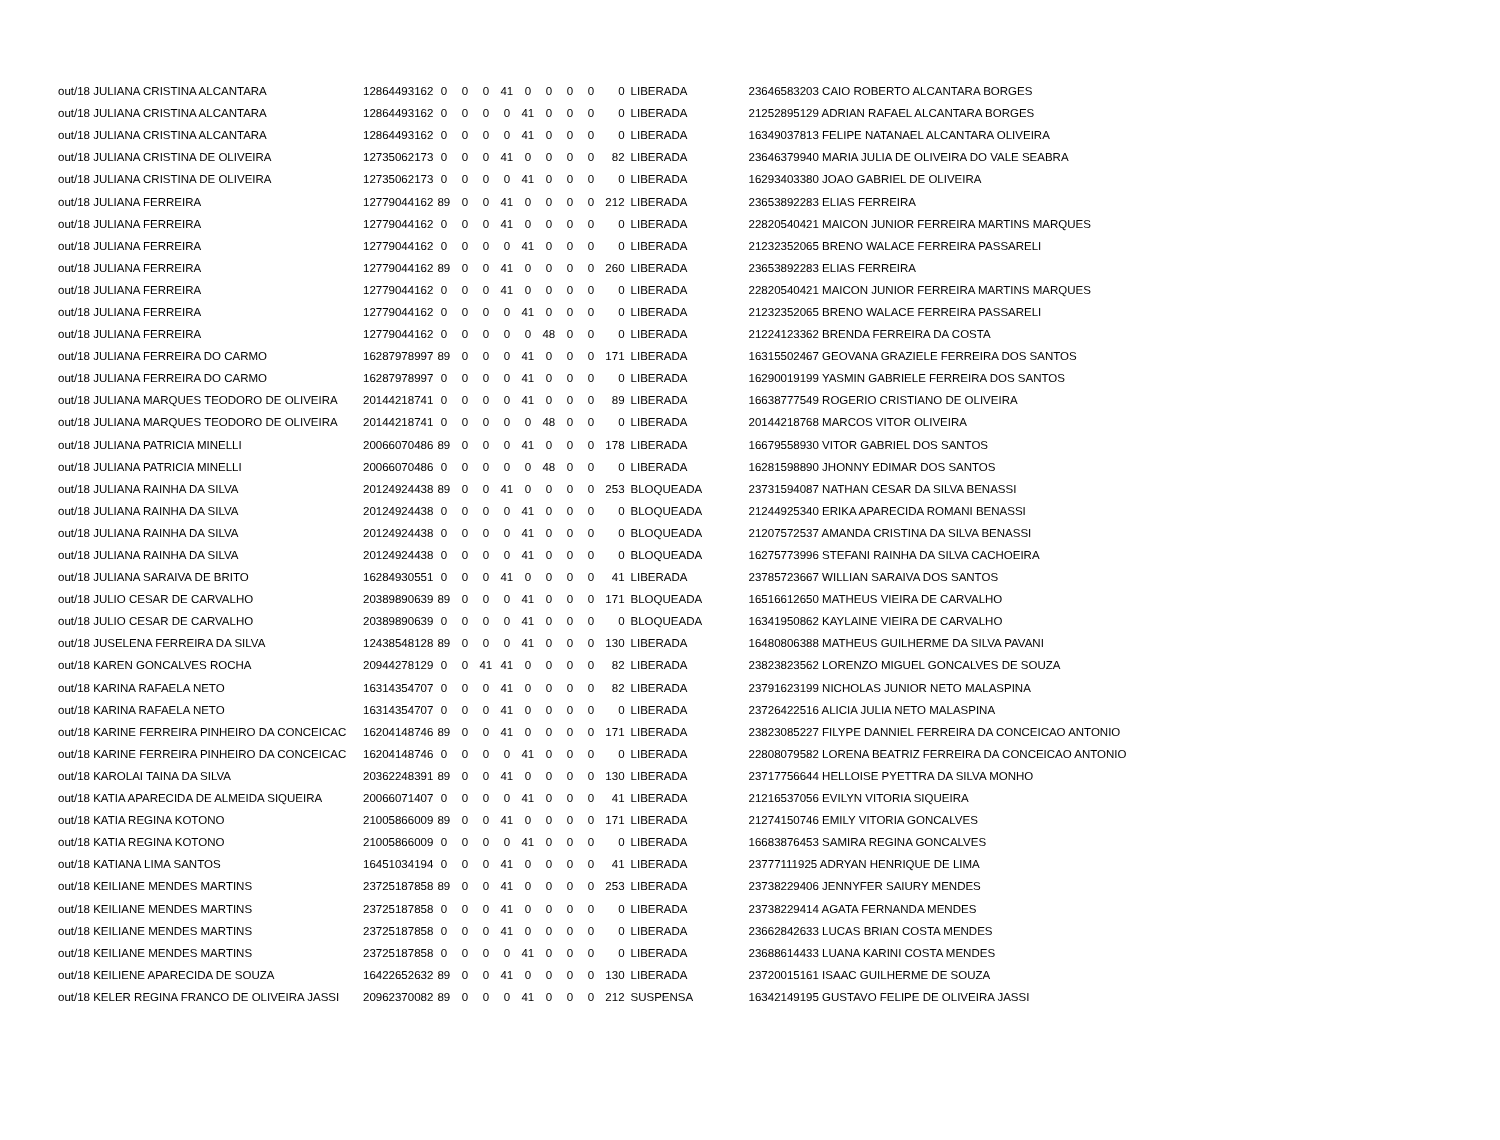| out/18 JULIANA CRISTINA ALCANTARA | 12864493162 | 0 | 0 | 0 | 41 | 0 | 0 | 0 | 0 | 0 | LIBERADA | 23646583203 CAIO ROBERTO ALCANTARA BORGES |
| out/18 JULIANA CRISTINA ALCANTARA | 12864493162 | 0 | 0 | 0 | 0 | 41 | 0 | 0 | 0 | 0 | LIBERADA | 21252895129 ADRIAN RAFAEL ALCANTARA BORGES |
| out/18 JULIANA CRISTINA ALCANTARA | 12864493162 | 0 | 0 | 0 | 0 | 41 | 0 | 0 | 0 | 0 | LIBERADA | 16349037813 FELIPE NATANAEL ALCANTARA OLIVEIRA |
| out/18 JULIANA CRISTINA DE OLIVEIRA | 12735062173 | 0 | 0 | 0 | 41 | 0 | 0 | 0 | 0 | 82 | LIBERADA | 23646379940 MARIA JULIA DE OLIVEIRA DO VALE SEABRA |
| out/18 JULIANA CRISTINA DE OLIVEIRA | 12735062173 | 0 | 0 | 0 | 0 | 41 | 0 | 0 | 0 | 0 | LIBERADA | 16293403380 JOAO GABRIEL DE OLIVEIRA |
| out/18 JULIANA FERREIRA | 12779044162 | 89 | 0 | 0 | 41 | 0 | 0 | 0 | 0 | 212 | LIBERADA | 23653892283 ELIAS FERREIRA |
| out/18 JULIANA FERREIRA | 12779044162 | 0 | 0 | 0 | 41 | 0 | 0 | 0 | 0 | 0 | LIBERADA | 22820540421 MAICON JUNIOR FERREIRA MARTINS MARQUES |
| out/18 JULIANA FERREIRA | 12779044162 | 0 | 0 | 0 | 0 | 41 | 0 | 0 | 0 | 0 | LIBERADA | 21232352065 BRENO WALACE FERREIRA PASSARELI |
| out/18 JULIANA FERREIRA | 12779044162 | 89 | 0 | 0 | 41 | 0 | 0 | 0 | 0 | 260 | LIBERADA | 23653892283 ELIAS FERREIRA |
| out/18 JULIANA FERREIRA | 12779044162 | 0 | 0 | 0 | 41 | 0 | 0 | 0 | 0 | 0 | LIBERADA | 22820540421 MAICON JUNIOR FERREIRA MARTINS MARQUES |
| out/18 JULIANA FERREIRA | 12779044162 | 0 | 0 | 0 | 0 | 41 | 0 | 0 | 0 | 0 | LIBERADA | 21232352065 BRENO WALACE FERREIRA PASSARELI |
| out/18 JULIANA FERREIRA | 12779044162 | 0 | 0 | 0 | 0 | 0 | 48 | 0 | 0 | 0 | LIBERADA | 21224123362 BRENDA FERREIRA DA COSTA |
| out/18 JULIANA FERREIRA DO CARMO | 16287978997 | 89 | 0 | 0 | 0 | 41 | 0 | 0 | 0 | 171 | LIBERADA | 16315502467 GEOVANA GRAZIELE FERREIRA DOS SANTOS |
| out/18 JULIANA FERREIRA DO CARMO | 16287978997 | 0 | 0 | 0 | 0 | 41 | 0 | 0 | 0 | 0 | LIBERADA | 16290019199 YASMIN GABRIELE FERREIRA DOS SANTOS |
| out/18 JULIANA MARQUES TEODORO DE OLIVEIRA | 20144218741 | 0 | 0 | 0 | 0 | 41 | 0 | 0 | 0 | 89 | LIBERADA | 16638777549 ROGERIO CRISTIANO DE OLIVEIRA |
| out/18 JULIANA MARQUES TEODORO DE OLIVEIRA | 20144218741 | 0 | 0 | 0 | 0 | 0 | 48 | 0 | 0 | 0 | LIBERADA | 20144218768 MARCOS VITOR OLIVEIRA |
| out/18 JULIANA PATRICIA MINELLI | 20066070486 | 89 | 0 | 0 | 0 | 41 | 0 | 0 | 0 | 178 | LIBERADA | 16679558930 VITOR GABRIEL DOS SANTOS |
| out/18 JULIANA PATRICIA MINELLI | 20066070486 | 0 | 0 | 0 | 0 | 0 | 48 | 0 | 0 | 0 | LIBERADA | 16281598890 JHONNY EDIMAR DOS SANTOS |
| out/18 JULIANA RAINHA DA SILVA | 20124924438 | 89 | 0 | 0 | 41 | 0 | 0 | 0 | 0 | 253 | BLOQUEADA | 23731594087 NATHAN CESAR DA SILVA BENASSI |
| out/18 JULIANA RAINHA DA SILVA | 20124924438 | 0 | 0 | 0 | 0 | 41 | 0 | 0 | 0 | 0 | BLOQUEADA | 21244925340 ERIKA APARECIDA ROMANI BENASSI |
| out/18 JULIANA RAINHA DA SILVA | 20124924438 | 0 | 0 | 0 | 0 | 41 | 0 | 0 | 0 | 0 | BLOQUEADA | 21207572537 AMANDA CRISTINA DA SILVA BENASSI |
| out/18 JULIANA RAINHA DA SILVA | 20124924438 | 0 | 0 | 0 | 0 | 41 | 0 | 0 | 0 | 0 | BLOQUEADA | 16275773996 STEFANI RAINHA DA SILVA CACHOEIRA |
| out/18 JULIANA SARAIVA DE BRITO | 16284930551 | 0 | 0 | 0 | 41 | 0 | 0 | 0 | 0 | 41 | LIBERADA | 23785723667 WILLIAN SARAIVA DOS SANTOS |
| out/18 JULIO CESAR DE CARVALHO | 20389890639 | 89 | 0 | 0 | 0 | 41 | 0 | 0 | 0 | 171 | BLOQUEADA | 16516612650 MATHEUS VIEIRA DE CARVALHO |
| out/18 JULIO CESAR DE CARVALHO | 20389890639 | 0 | 0 | 0 | 0 | 41 | 0 | 0 | 0 | 0 | BLOQUEADA | 16341950862 KAYLAINE VIEIRA DE CARVALHO |
| out/18 JUSELENA FERREIRA DA SILVA | 12438548128 | 89 | 0 | 0 | 0 | 41 | 0 | 0 | 0 | 130 | LIBERADA | 16480806388 MATHEUS GUILHERME DA SILVA PAVANI |
| out/18 KAREN GONCALVES ROCHA | 20944278129 | 0 | 0 | 41 | 41 | 0 | 0 | 0 | 0 | 82 | LIBERADA | 23823823562 LORENZO MIGUEL GONCALVES DE SOUZA |
| out/18 KARINA RAFAELA NETO | 16314354707 | 0 | 0 | 0 | 41 | 0 | 0 | 0 | 0 | 82 | LIBERADA | 23791623199 NICHOLAS JUNIOR NETO MALASPINA |
| out/18 KARINA RAFAELA NETO | 16314354707 | 0 | 0 | 0 | 41 | 0 | 0 | 0 | 0 | 0 | LIBERADA | 23726422516 ALICIA JULIA NETO MALASPINA |
| out/18 KARINE FERREIRA PINHEIRO DA CONCEICAC | 16204148746 | 89 | 0 | 0 | 41 | 0 | 0 | 0 | 0 | 171 | LIBERADA | 23823085227 FILYPE DANNIEL FERREIRA DA CONCEICAO ANTONIO |
| out/18 KARINE FERREIRA PINHEIRO DA CONCEICAC | 16204148746 | 0 | 0 | 0 | 0 | 41 | 0 | 0 | 0 | 0 | LIBERADA | 22808079582 LORENA BEATRIZ FERREIRA DA CONCEICAO ANTONIO |
| out/18 KAROLAI TAINA DA SILVA | 20362248391 | 89 | 0 | 0 | 41 | 0 | 0 | 0 | 0 | 130 | LIBERADA | 23717756644 HELLOISE PYETTRA DA SILVA MONHO |
| out/18 KATIA APARECIDA DE ALMEIDA SIQUEIRA | 20066071407 | 0 | 0 | 0 | 0 | 41 | 0 | 0 | 0 | 41 | LIBERADA | 21216537056 EVILYN VITORIA SIQUEIRA |
| out/18 KATIA REGINA KOTONO | 21005866009 | 89 | 0 | 0 | 41 | 0 | 0 | 0 | 0 | 171 | LIBERADA | 21274150746 EMILY VITORIA GONCALVES |
| out/18 KATIA REGINA KOTONO | 21005866009 | 0 | 0 | 0 | 0 | 41 | 0 | 0 | 0 | 0 | LIBERADA | 16683876453 SAMIRA REGINA GONCALVES |
| out/18 KATIANA LIMA SANTOS | 16451034194 | 0 | 0 | 0 | 41 | 0 | 0 | 0 | 0 | 41 | LIBERADA | 23777111925 ADRYAN HENRIQUE DE LIMA |
| out/18 KEILIANE MENDES MARTINS | 23725187858 | 89 | 0 | 0 | 41 | 0 | 0 | 0 | 0 | 253 | LIBERADA | 23738229406 JENNYFER SAIURY MENDES |
| out/18 KEILIANE MENDES MARTINS | 23725187858 | 0 | 0 | 0 | 41 | 0 | 0 | 0 | 0 | 0 | LIBERADA | 23738229414 AGATA FERNANDA MENDES |
| out/18 KEILIANE MENDES MARTINS | 23725187858 | 0 | 0 | 0 | 41 | 0 | 0 | 0 | 0 | 0 | LIBERADA | 23662842633 LUCAS BRIAN COSTA MENDES |
| out/18 KEILIANE MENDES MARTINS | 23725187858 | 0 | 0 | 0 | 0 | 41 | 0 | 0 | 0 | 0 | LIBERADA | 23688614433 LUANA KARINI COSTA MENDES |
| out/18 KEILIENE APARECIDA DE SOUZA | 16422652632 | 89 | 0 | 0 | 41 | 0 | 0 | 0 | 0 | 130 | LIBERADA | 23720015161 ISAAC GUILHERME DE SOUZA |
| out/18 KELER REGINA FRANCO DE OLIVEIRA JASSI | 20962370082 | 89 | 0 | 0 | 0 | 41 | 0 | 0 | 0 | 212 | SUSPENSA | 16342149195 GUSTAVO FELIPE DE OLIVEIRA JASSI |